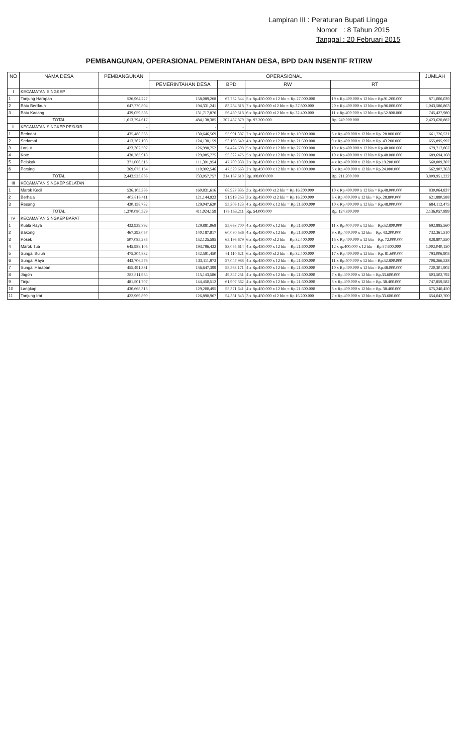Lampiran III : Peraturan Bupati Lingga
Nomor : 8 Tahun 2015
Tanggal : 20 Februari 2015
PEMBANGUNAN, OPERASIONAL PEMERINTAHAN DESA, BPD DAN INSENTIF RT/RW
| NO | NAMA DESA | PEMBANGUNAN | OPERASIONAL | | | | JUMLAH |
| --- | --- | --- | --- | --- | --- | --- | --- |
| | | | PEMERINTAHAN DESA | BPD | RW | RT | |
| I | KECAMATAN SINGKEP | | | | | | |
| 1 | Tanjung Harapan | 526,964,227 | 158,089,268 | 67,752,544 | 5 x Rp.450.000 x 12 bln = Rp.27.000.000 | 19 x Rp.400.000 x 12 bln = Rp.91.200.000 | 871,006,039 |
| 2 | Batu Berdaun | 647,770,804 | 194,331,241 | 83,284,818 | 7 x Rp.450.000 x12 bln = Rp.37.800.000 | 20 x Rp.400.000 x 12 bln = Rp.96.000.000 | 1,043,586,863 |
| 3 | Batu Kacang | 439,059,586 | 131,717,876 | 56,450,518 | 6 x Rp.450.000 x12 bln = Rp.32.400.000 | 11 x Rp.400.000 x 12 bln = Rp.52.800.000 | 745,427,980 |
| | TOTAL | 1,613,794,617 | 484,138,385 | 207,487,879 | Rp. 97.200.000 | Rp. 240.000.000 | 2,423,620,882 |
| II | KECAMATAN SINGKEP PESISIR | - | - | - | | | |
| 1 | Berindat | 435,488,565 | 130,646,569 | 55,991,387 | 2 x Rp.450.000 x 12 bln = Rp.10.800.000 | 6 x Rp.400.000 x 12 bln = Rp. 28.800.000 | 661,726,521 |
| 2 | Sedamai | 413,767,198 | 124,130,159 | 53,198,640 | 4 x Rp.450.000 x 12 bln = Rp.21.600.000 | 9 x Rp.400.000 x 12 bln = Rp. 43.200.000 | 655,895,997 |
| 3 | Lanjut | 423,302,507 | 126,990,752 | 54,424,608 | 5 x Rp.450.000 x 12 bln = Rp.27.000.000 | 10 x Rp.400.000 x 12 bln = Rp.48.000.000 | 679,717,867 |
| 4 | Kote | 430,285,918 | 129,085,775 | 55,322,475 | 5 x Rp.450.000 x 12 bln = Rp.27.000.000 | 10 x Rp.400.000 x 12 bln = Rp.48.000.000 | 689,694,168 |
| 5 | Pelakak | 371,006,515 | 111,301,954 | 47,700,838 | 2 x Rp.450.000 x 12 bln = Rp.10.800.000 | 4 x Rp.400.000 x 12 bln = Rp.19.200.000 | 560,009,307 |
| 6 | Persing | 369,675,154 | 110,902,546 | 47,529,663 | 2 x Rp.450.000 x 12 bln = Rp.10.800.000 | 5 x Rp.400.000 x 12 bln = Rp.24.000.000 | 562,907,363 |
| | TOTAL | 2,443,525,856 | 733,057,757 | 314,167,610 | Rp.108.000.000 | Rp. 211.200.000 | 3,809,951,222 |
| III | KECAMATAN SINGKEP SELATAN | | | | | | |
| 1 | Marok Kecil | 536,105,386 | 160,831,616 | 68,927,835 | 3 x Rp.450.000 x12 bln = Rp.16.200.000 | 10 x Rp.400.000 x 12 bln = Rp.48.000.000 | 830,064,837 |
| 2 | Berhala | 403,816,411 | 121,144,923 | 51,919,253 | 3 x Rp.450.000 x12 bln = Rp.16.200.000 | 6 x Rp.400.000 x 12 bln = Rp. 28.800.000 | 621,880,588 |
| 3 | Resang | 430,158,732 | 129,047,620 | 55,306,123 | 4 x Rp.450.000 x 12 bln = Rp.21.600.000 | 10 x Rp.400.000 x 12 bln = Rp.48.000.000 | 684,112,475 |
| | TOTAL | 1,370,080,529 | 411,024,159 | 176,153,211 | Rp. 54.000.000 | Rp. 124.800.000 | 2,136,057,899 |
| IV | KECAMATAN SINGKEP BARAT | | | | | | |
| 1 | Kuala Raya | 432,939,892 | 129,881,968 | 55,663,700 | 4 x Rp.450.000 x 12 bln = Rp.21.600.000 | 11 x Rp.400.000 x 12 bln = Rp.52.800.000 | 692,885,560 |
| 2 | Bakong | 467,293,057 | 140,187,917 | 60,080,536 | 4 x Rp.450.000 x 12 bln = Rp.21.600.000 | 9 x Rp.400.000 x 12 bln = Rp. 43.200.000 | 732,361,510 |
| 3 | Posek | 507,085,285 | 152,125,585 | 65,196,679 | 6 x Rp.450.000 x12 bln = Rp.32.400.000 | 15 x Rp.400.000 x 12 bln = Rp. 72.000.000 | 828,807,550 |
| 4 | Marok Tua | 645,988,105 | 193,796,432 | 83,055,614 | 4 x Rp.450.000 x 12 bln = Rp.21.600.000 | 12 x rp.400.000 x 12 bln = Rp.57.600.000 | 1,002,040,150 |
| 5 | Sungai Buluh | 475,304,832 | 142,591,450 | 61,110,621 | 6 x Rp.450.000 x12 bln = Rp.32.400.000 | 17 x Rp.400.000 x 12 bln = Rp. 81.600.000 | 793,006,903 |
| 6 | Sungai Raya | 443,706,576 | 133,111,973 | 57,047,988 | 4 x Rp.450.000 x 12 bln = Rp.21.600.000 | 11 x Rp.400.000 x 12 bln = Rp.52.800.000 | 708,266,538 |
| 7 | Sungai Harapan | 455,491,331 | 136,647,399 | 58,563,171 | 4 x Rp.450.000 x 12 bln = Rp.21.600.000 | 10 x Rp.400.000 x 12 bln = Rp.48.000.000 | 720,301,902 |
| 8 | Jagoh | 383,811,954 | 115,143,586 | 49,347,251 | 4 x Rp.450.000 x 12 bln = Rp.21.600.000 | 7 x Rp.400.000 x 12 bln = Rp.33.600.000 | 603,502,792 |
| 9 | Tinjul | 481,501,707 | 144,450,512 | 61,907,362 | 4 x Rp.450.000 x 12 bln = Rp.21.600.000 | 8 x Rp.400.000 x 12 bln = Rp. 38.400.000 | 747,859,582 |
| 10 | Langkap | 430,668,315 | 129,200,495 | 55,371,641 | 4 x Rp.450.000 x 12 bln = Rp.21.600.000 | 8 x Rp.400.000 x 12 bln = Rp. 38.400.000 | 675,240,450 |
| 11 | Tanjung Irat | 422,969,890 | 126,890,967 | 54,381,843 | 3 x Rp.450.000 x12 bln = Rp.16.200.000 | 7 x Rp.400.000 x 12 bln = Rp.33.600.000 | 654,042,700 |